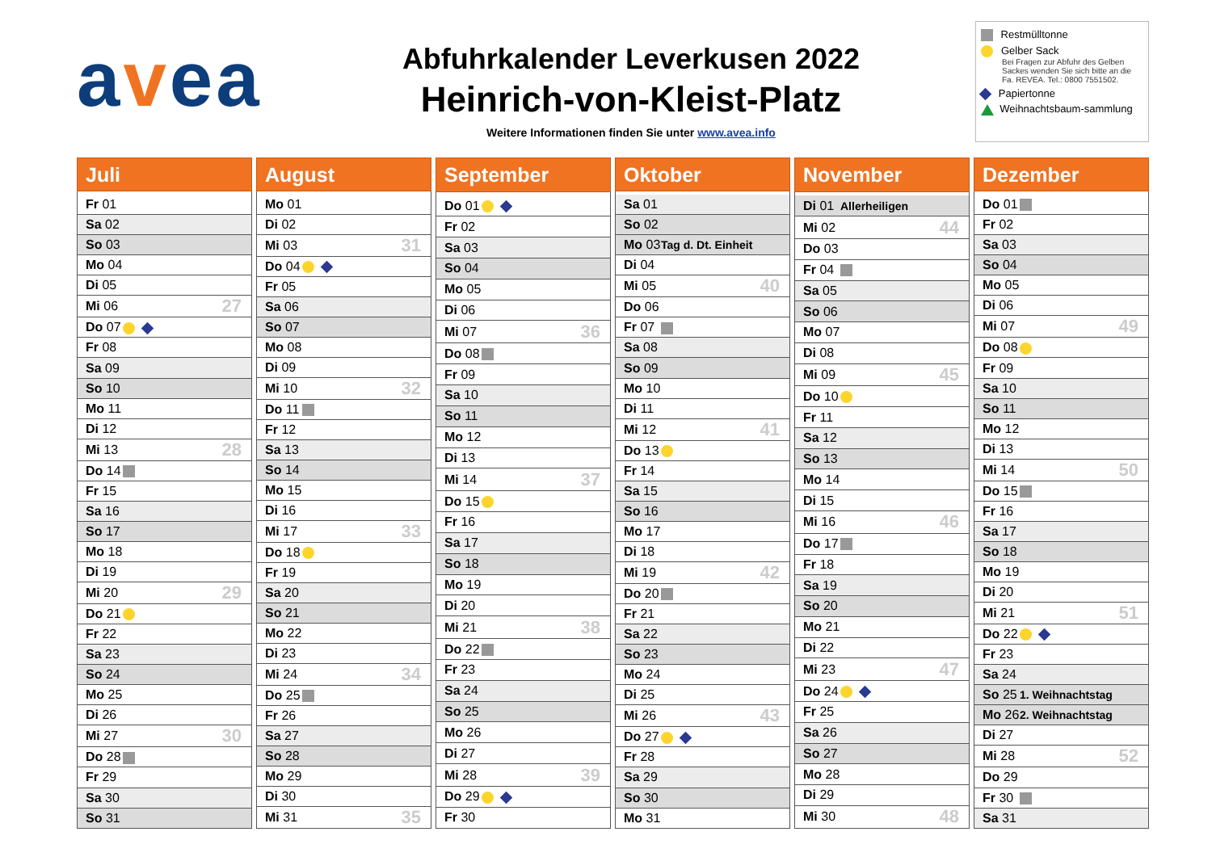avea
Abfuhrkalender Leverkusen 2022
Heinrich-von-Kleist-Platz
Weitere Informationen finden Sie unter www.avea.info
Restmülltonne
Gelber Sack
Bei Fragen zur Abfuhr des Gelben Sackes wenden Sie sich bitte an die Fa. REVEA. Tel.: 0800 7551502.
Papiertonne
Weihnachtsbaum-sammlung
| Juli | | |
| --- | --- | --- |
| Fr 01 | | |
| Sa 02 | | |
| So 03 | | |
| Mo 04 | | |
| Di 05 | | |
| Mi 06 | | 27 |
| Do 07 | | |
| Fr 08 | | |
| Sa 09 | | |
| So 10 | | |
| Mo 11 | | |
| Di 12 | | |
| Mi 13 | | 28 |
| Do 14 | | |
| Fr 15 | | |
| Sa 16 | | |
| So 17 | | |
| Mo 18 | | |
| Di 19 | | |
| Mi 20 | | 29 |
| Do 21 | | |
| Fr 22 | | |
| Sa 23 | | |
| So 24 | | |
| Mo 25 | | |
| Di 26 | | |
| Mi 27 | | 30 |
| Do 28 | | |
| Fr 29 | | |
| Sa 30 | | |
| So 31 | | |
| August | | |
| --- | --- | --- |
| Mo 01 | | |
| Di 02 | | |
| Mi 03 | | 31 |
| Do 04 | | |
| Fr 05 | | |
| Sa 06 | | |
| So 07 | | |
| Mo 08 | | |
| Di 09 | | |
| Mi 10 | | 32 |
| Do 11 | | |
| Fr 12 | | |
| Sa 13 | | |
| So 14 | | |
| Mo 15 | | |
| Di 16 | | |
| Mi 17 | | 33 |
| Do 18 | | |
| Fr 19 | | |
| Sa 20 | | |
| So 21 | | |
| Mo 22 | | |
| Di 23 | | |
| Mi 24 | | 34 |
| Do 25 | | |
| Fr 26 | | |
| Sa 27 | | |
| So 28 | | |
| Mo 29 | | |
| Di 30 | | |
| Mi 31 | | 35 |
| September | | |
| --- | --- | --- |
| Do 01 | | |
| Fr 02 | | |
| Sa 03 | | |
| So 04 | | |
| Mo 05 | | |
| Di 06 | | |
| Mi 07 | | 36 |
| Do 08 | | |
| Fr 09 | | |
| Sa 10 | | |
| So 11 | | |
| Mo 12 | | |
| Di 13 | | |
| Mi 14 | | 37 |
| Do 15 | | |
| Fr 16 | | |
| Sa 17 | | |
| So 18 | | |
| Mo 19 | | |
| Di 20 | | |
| Mi 21 | | 38 |
| Do 22 | | |
| Fr 23 | | |
| Sa 24 | | |
| So 25 | | |
| Mo 26 | | |
| Di 27 | | |
| Mi 28 | | 39 |
| Do 29 | | |
| Fr 30 | | |
| Oktober | | |
| --- | --- | --- |
| Sa 01 | | |
| So 02 | | |
| Mo 03 | Tag d. Dt. Einheit | |
| Di 04 | | |
| Mi 05 | | 40 |
| Do 06 | | |
| Fr 07 | | |
| Sa 08 | | |
| So 09 | | |
| Mo 10 | | |
| Di 11 | | |
| Mi 12 | | 41 |
| Do 13 | | |
| Fr 14 | | |
| Sa 15 | | |
| So 16 | | |
| Mo 17 | | |
| Di 18 | | |
| Mi 19 | | 42 |
| Do 20 | | |
| Fr 21 | | |
| Sa 22 | | |
| So 23 | | |
| Mo 24 | | |
| Di 25 | | |
| Mi 26 | | 43 |
| Do 27 | | |
| Fr 28 | | |
| Sa 29 | | |
| So 30 | | |
| Mo 31 | | |
| November | | |
| --- | --- | --- |
| Di 01 | Allerheiligen | |
| Mi 02 | | 44 |
| Do 03 | | |
| Fr 04 | | |
| Sa 05 | | |
| So 06 | | |
| Mo 07 | | |
| Di 08 | | |
| Mi 09 | | 45 |
| Do 10 | | |
| Fr 11 | | |
| Sa 12 | | |
| So 13 | | |
| Mo 14 | | |
| Di 15 | | |
| Mi 16 | | 46 |
| Do 17 | | |
| Fr 18 | | |
| Sa 19 | | |
| So 20 | | |
| Mo 21 | | |
| Di 22 | | |
| Mi 23 | | 47 |
| Do 24 | | |
| Fr 25 | | |
| Sa 26 | | |
| So 27 | | |
| Mo 28 | | |
| Di 29 | | |
| Mi 30 | | 48 |
| Dezember | | |
| --- | --- | --- |
| Do 01 | | |
| Fr 02 | | |
| Sa 03 | | |
| So 04 | | |
| Mo 05 | | |
| Di 06 | | |
| Mi 07 | | 49 |
| Do 08 | | |
| Fr 09 | | |
| Sa 10 | | |
| So 11 | | |
| Mo 12 | | |
| Di 13 | | |
| Mi 14 | | 50 |
| Do 15 | | |
| Fr 16 | | |
| Sa 17 | | |
| So 18 | | |
| Mo 19 | | |
| Di 20 | | |
| Mi 21 | | 51 |
| Do 22 | | |
| Fr 23 | | |
| Sa 24 | | |
| So 25 | 1. Weihnachtstag | |
| Mo 26 | 2. Weihnachtstag | |
| Di 27 | | |
| Mi 28 | | 52 |
| Do 29 | | |
| Fr 30 | | |
| Sa 31 | | |